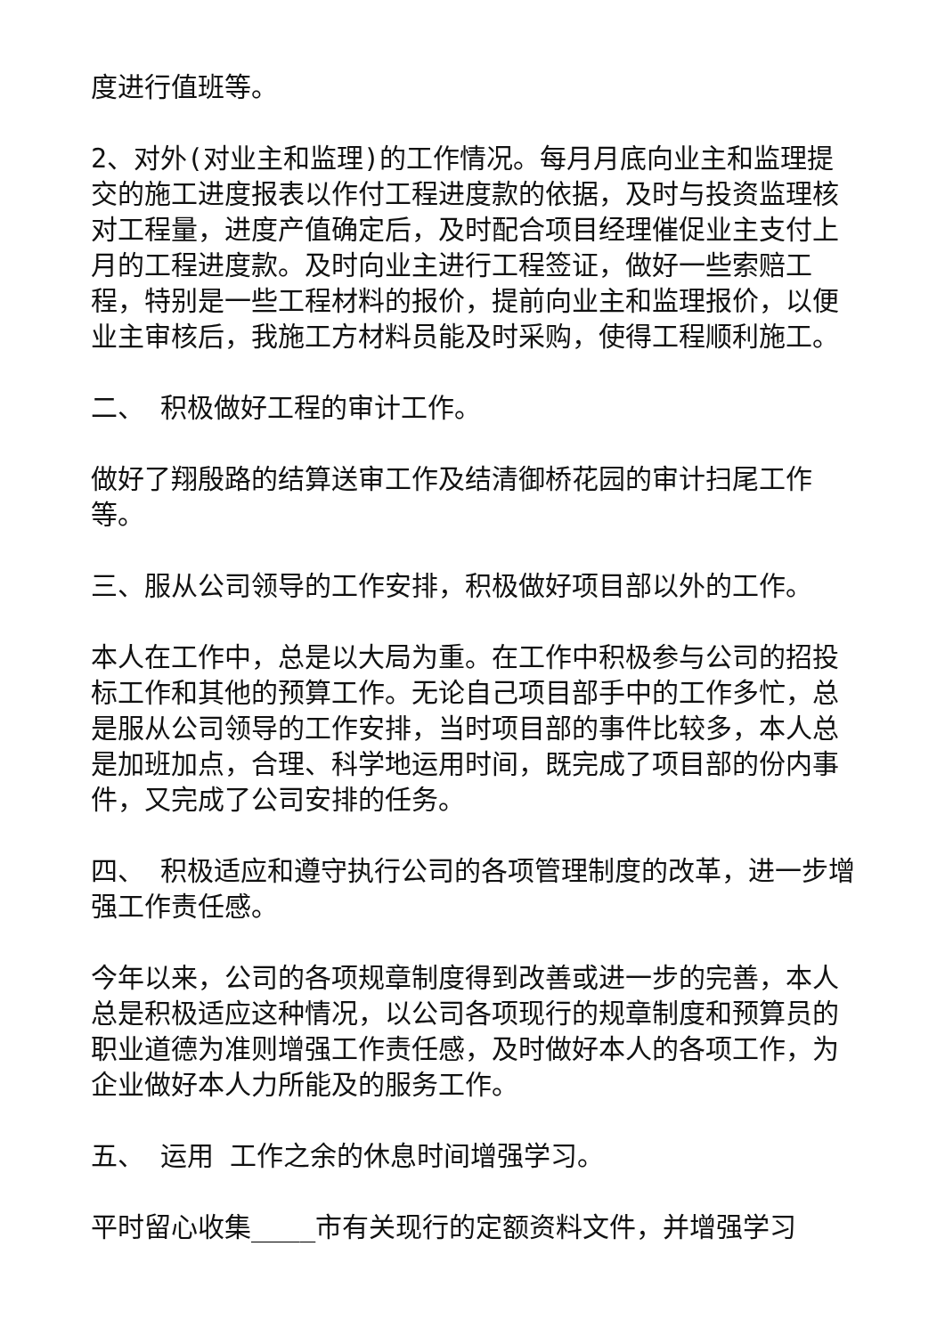度进行值班等。
2、对外(对业主和监理)的工作情况。每月月底向业主和监理提交的施工进度报表以作付工程进度款的依据，及时与投资监理核对工程量，进度产值确定后，及时配合项目经理催促业主支付上月的工程进度款。及时向业主进行工程签证，做好一些索赔工程，特别是一些工程材料的报价，提前向业主和监理报价，以便业主审核后，我施工方材料员能及时采购，使得工程顺利施工。
二、 积极做好工程的审计工作。
做好了翔殷路的结算送审工作及结清御桥花园的审计扫尾工作等。
三、服从公司领导的工作安排，积极做好项目部以外的工作。
本人在工作中，总是以大局为重。在工作中积极参与公司的招投标工作和其他的预算工作。无论自己项目部手中的工作多忙，总是服从公司领导的工作安排，当时项目部的事件比较多，本人总是加班加点，合理、科学地运用时间，既完成了项目部的份内事件，又完成了公司安排的任务。
四、 积极适应和遵守执行公司的各项管理制度的改革，进一步增强工作责任感。
今年以来，公司的各项规章制度得到改善或进一步的完善，本人总是积极适应这种情况，以公司各项现行的规章制度和预算员的职业道德为准则增强工作责任感，及时做好本人的各项工作，为企业做好本人力所能及的服务工作。
五、 运用 工作之余的休息时间增强学习。
平时留心收集____市有关现行的定额资料文件，并增强学习